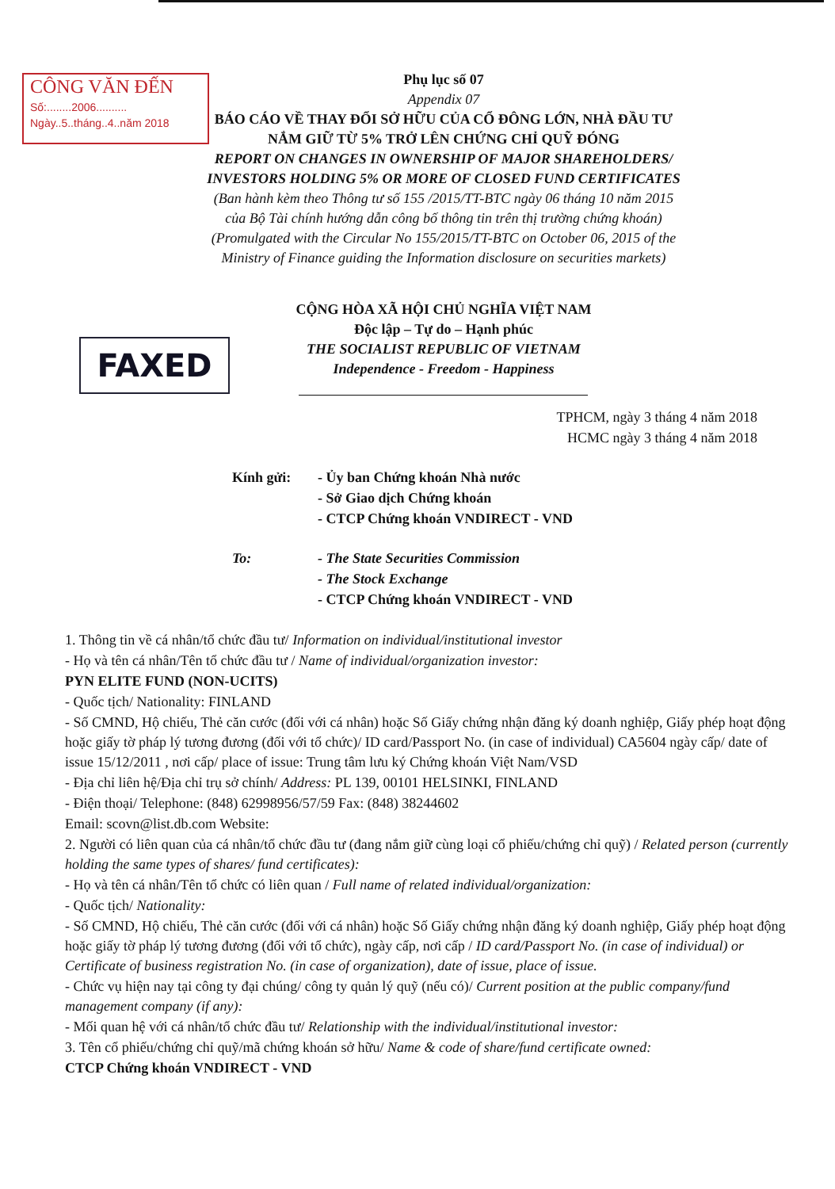CÔNG VĂN ĐẾN
Số:........2006..........
Ngày..5..tháng..4..năm 2018
FAXED
Phụ lục số 07
Appendix 07
BÁO CÁO VỀ THAY ĐỔI SỞ HỮU CỦA CỔ ĐÔNG LỚN, NHÀ ĐẦU TƯ
NẮM GIỮ TỪ 5% TRỞ LÊN CHỨNG CHỈ QUỸ ĐÓNG
REPORT ON CHANGES IN OWNERSHIP OF MAJOR SHAREHOLDERS/
INVESTORS HOLDING 5% OR MORE OF CLOSED FUND CERTIFICATES
(Ban hành kèm theo Thông tư số 155 /2015/TT-BTC ngày 06 tháng 10 năm 2015
của Bộ Tài chính hướng dẫn công bố thông tin trên thị trường chứng khoán)
(Promulgated with the Circular No 155/2015/TT-BTC on October 06, 2015 of the
Ministry of Finance guiding the Information disclosure on securities markets)
CỘNG HÒA XÃ HỘI CHỦ NGHĨA VIỆT NAM
Độc lập – Tự do – Hạnh phúc
THE SOCIALIST REPUBLIC OF VIETNAM
Independence - Freedom - Happiness
TPHCM, ngày 3 tháng 4 năm 2018
HCMC ngày 3 tháng 4 năm 2018
Kính gửi: - Ủy ban Chứng khoán Nhà nước
- Sở Giao dịch Chứng khoán
- CTCP Chứng khoán VNDIRECT - VND
To: - The State Securities Commission
- The Stock Exchange
- CTCP Chứng khoán VNDIRECT - VND
1. Thông tin về cá nhân/tổ chức đầu tư/ Information on individual/institutional investor
- Họ và tên cá nhân/Tên tổ chức đầu tư / Name of individual/organization investor:
PYN ELITE FUND (NON-UCITS)
- Quốc tịch/ Nationality: FINLAND
- Số CMND, Hộ chiếu, Thẻ căn cước (đối với cá nhân) hoặc Số Giấy chứng nhận đăng ký doanh nghiệp, Giấy phép hoạt động hoặc giấy tờ pháp lý tương đương (đối với tổ chức)/ ID card/Passport No. (in case of individual) CA5604 ngày cấp/ date of issue 15/12/2011 , nơi cấp/ place of issue: Trung tâm lưu ký Chứng khoán Việt Nam/VSD
- Địa chỉ liên hệ/Địa chỉ trụ sở chính/ Address: PL 139, 00101 HELSINKI, FINLAND
- Điện thoại/ Telephone: (848) 62998956/57/59 Fax: (848) 38244602
Email: scovn@list.db.com Website:
2. Người có liên quan của cá nhân/tổ chức đầu tư (đang nắm giữ cùng loại cổ phiếu/chứng chỉ quỹ) / Related person (currently holding the same types of shares/ fund certificates):
- Họ và tên cá nhân/Tên tổ chức có liên quan / Full name of related individual/organization:
- Quốc tịch/ Nationality:
- Số CMND, Hộ chiếu, Thẻ căn cước (đối với cá nhân) hoặc Số Giấy chứng nhận đăng ký doanh nghiệp, Giấy phép hoạt động hoặc giấy tờ pháp lý tương đương (đối với tổ chức), ngày cấp, nơi cấp / ID card/Passport No. (in case of individual) or Certificate of business registration No. (in case of organization), date of issue, place of issue.
- Chức vụ hiện nay tại công ty đại chúng/ công ty quản lý quỹ (nếu có)/ Current position at the public company/fund management company (if any):
- Mối quan hệ với cá nhân/tổ chức đầu tư/ Relationship with the individual/institutional investor:
3. Tên cổ phiếu/chứng chỉ quỹ/mã chứng khoán sở hữu/ Name & code of share/fund certificate owned:
CTCP Chứng khoán VNDIRECT - VND